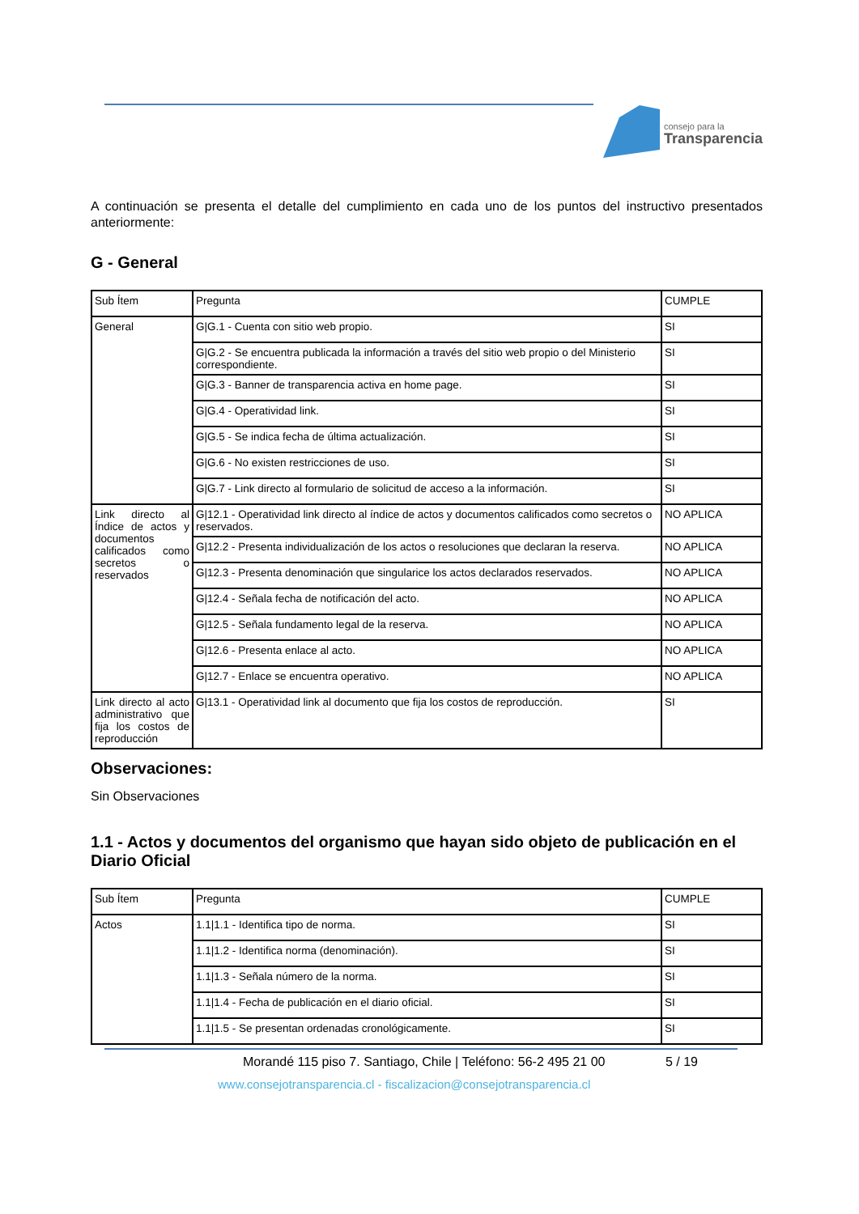consejo para la
Transparencia
A continuación se presenta el detalle del cumplimiento en cada uno de los puntos del instructivo presentados anteriormente:
G - General
| Sub Ítem | Pregunta | CUMPLE |
| General | G/G.1 - Cuenta con sitio web propio. | SI |
| | G/G.2 - Se encuentra publicada la información a través del sitio web propio o del Ministerio correspondiente. | SI |
| | G/G.3 - Banner de transparencia activa en home page. | SI |
| | G/G.4 - Operatividad link. | SI |
| | G/G.5 - Se indica fecha de última actualización. | SI |
| | G/G.6 - No existen restricciones de uso. | SI |
| | G/G.7 - Link directo al formulario de solicitud de acceso a la información. | SI |
| Link directo al Índice de actos y documentos calificados como secretos o reservados | G/12.1 - Operatividad link directo al índice de actos y documentos calificados como secretos o reservados. | NO APLICA |
| | G/12.2 - Presenta individualización de los actos o resoluciones que declaran la reserva. | NO APLICA |
| | G/12.3 - Presenta denominación que singularice los actos declarados reservados. | NO APLICA |
| | G/12.4 - Señala fecha de notificación del acto. | NO APLICA |
| | G/12.5 - Señala fundamento legal de la reserva. | NO APLICA |
| | G/12.6 - Presenta enlace al acto. | NO APLICA |
| | G/12.7 - Enlace se encuentra operativo. | NO APLICA |
| Link directo al acto administrativo que fija los costos de reproducción | G/13.1 - Operatividad link al documento que fija los costos de reproducción. | SI |
Observaciones:
Sin Observaciones
1.1 - Actos y documentos del organismo que hayan sido objeto de publicación en el Diario Oficial
| Sub Ítem | Pregunta | CUMPLE |
| Actos | 1.1/1.1 - Identifica tipo de norma. | SI |
| | 1.1/1.2 - Identifica norma (denominación). | SI |
| | 1.1/1.3 - Señala número de la norma. | SI |
| | 1.1/1.4 - Fecha de publicación en el diario oficial. | SI |
| | 1.1/1.5 - Se presentan ordenadas cronológicamente. | SI |
Morandé 115 piso 7. Santiago, Chile | Teléfono: 56-2 495 21 00 5 / 19
www.consejotransparencia.cl - fiscalizacion@consejotransparencia.cl